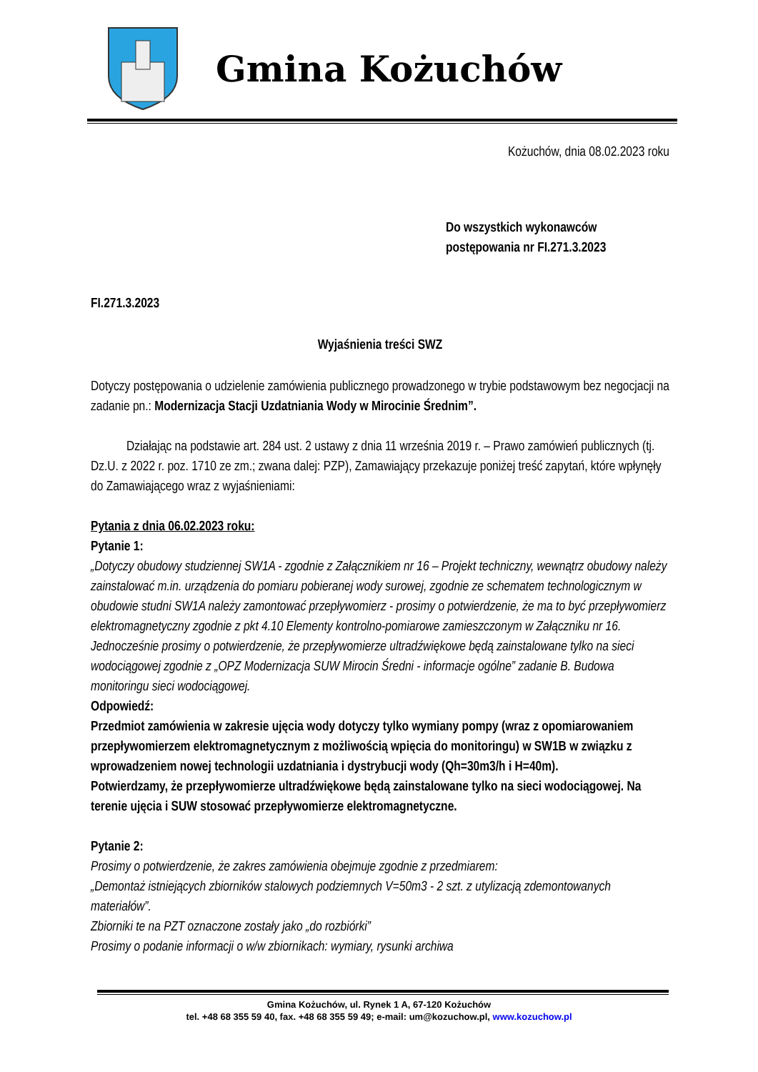Gmina Kożuchów
Kożuchów, dnia 08.02.2023 roku
Do wszystkich wykonawców
postępowania nr FI.271.3.2023
FI.271.3.2023
Wyjaśnienia treści SWZ
Dotyczy postępowania o udzielenie zamówienia publicznego prowadzonego w trybie podstawowym bez negocjacji na zadanie pn.: Modernizacja Stacji Uzdatniania Wody w Mirocinie Średnim”.
Działając na podstawie art. 284 ust. 2 ustawy z dnia 11 września 2019 r. – Prawo zamówień publicznych (tj. Dz.U. z 2022 r. poz. 1710 ze zm.; zwana dalej: PZP), Zamawiający przekazuje poniżej treść zapytań, które wpłynęły do Zamawiającego wraz z wyjaśnieniami:
Pytania z dnia 06.02.2023 roku:
Pytanie 1:
„Dotyczy obudowy studziennej SW1A - zgodnie z Załącznikiem nr 16 – Projekt techniczny, wewnątrz obudowy należy zainstalować m.in. urządzenia do pomiaru pobieranej wody surowej, zgodnie ze schematem technologicznym w obudowie studni SW1A należy zamontować przepływomierz - prosimy o potwierdzenie, że ma to być przepływomierz elektromagnetyczny zgodnie z pkt 4.10 Elementy kontrolno-pomiarowe zamieszczonym w Załączniku nr 16.
Jednocześnie prosimy o potwierdzenie, że przepływomierze ultradźwiękowe będą zainstalowane tylko na sieci wodociągowej zgodnie z „OPZ Modernizacja SUW Mirocin Średni - informacje ogólne” zadanie B. Budowa monitoringu sieci wodociągowej.
Odpowiedź:
Przedmiot zamówienia w zakresie ujęcia wody dotyczy tylko wymiany pompy (wraz z opomiarowaniem przepływomierzem elektromagnetycznym z możliwością wpięcia do monitoringu) w SW1B w związku z wprowadzeniem nowej technologii uzdatniania i dystrybucji wody (Qh=30m3/h i H=40m).
Potwierdzamy, że przepływomierze ultradźwiękowe będą zainstalowane tylko na sieci wodociągowej. Na terenie ujęcia i SUW stosować przepływomierze elektromagnetyczne.
Pytanie 2:
Prosimy o potwierdzenie, że zakres zamówienia obejmuje zgodnie z przedmiarem:
„Demontaż istniejących zbiorników stalowych podziemnych V=50m3 - 2 szt. z utylizacją zdemontowanych materiałów”.
Zbiorniki te na PZT oznaczone zostały jako „do rozbiórki”
Prosimy o podanie informacji o w/w zbiornikach: wymiary, rysunki archiwa
Gmina Kożuchów, ul. Rynek 1 A, 67-120 Kożuchów
tel. +48 68 355 59 40, fax. +48 68 355 59 49; e-mail: um@kozuchow.pl, www.kozuchow.pl